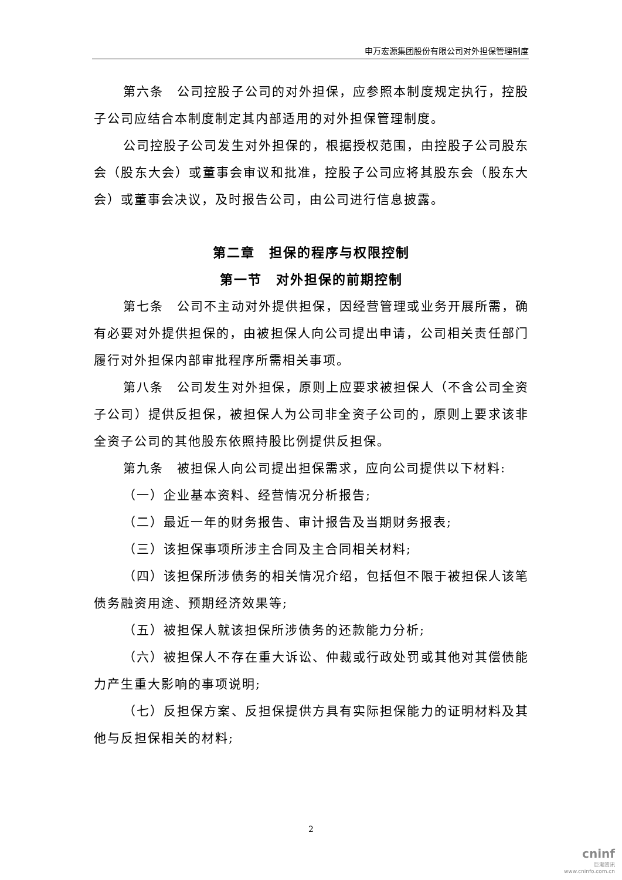申万宏源集团股份有限公司对外担保管理制度
第六条　公司控股子公司的对外担保，应参照本制度规定执行，控股子公司应结合本制度制定其内部适用的对外担保管理制度。
公司控股子公司发生对外担保的，根据授权范围，由控股子公司股东会（股东大会）或董事会审议和批准，控股子公司应将其股东会（股东大会）或董事会决议，及时报告公司，由公司进行信息披露。
第二章　担保的程序与权限控制
第一节　对外担保的前期控制
第七条　公司不主动对外提供担保，因经营管理或业务开展所需，确有必要对外提供担保的，由被担保人向公司提出申请，公司相关责任部门履行对外担保内部审批程序所需相关事项。
第八条　公司发生对外担保，原则上应要求被担保人（不含公司全资子公司）提供反担保，被担保人为公司非全资子公司的，原则上要求该非全资子公司的其他股东依照持股比例提供反担保。
第九条　被担保人向公司提出担保需求，应向公司提供以下材料:
（一）企业基本资料、经营情况分析报告;
（二）最近一年的财务报告、审计报告及当期财务报表;
（三）该担保事项所涉主合同及主合同相关材料;
（四）该担保所涉债务的相关情况介绍，包括但不限于被担保人该笔债务融资用途、预期经济效果等;
（五）被担保人就该担保所涉债务的还款能力分析;
（六）被担保人不存在重大诉讼、仲裁或行政处罚或其他对其偿债能力产生重大影响的事项说明;
（七）反担保方案、反担保提供方具有实际担保能力的证明材料及其他与反担保相关的材料;
2
cninf
巨潮资讯
www.cninfo.com.cn